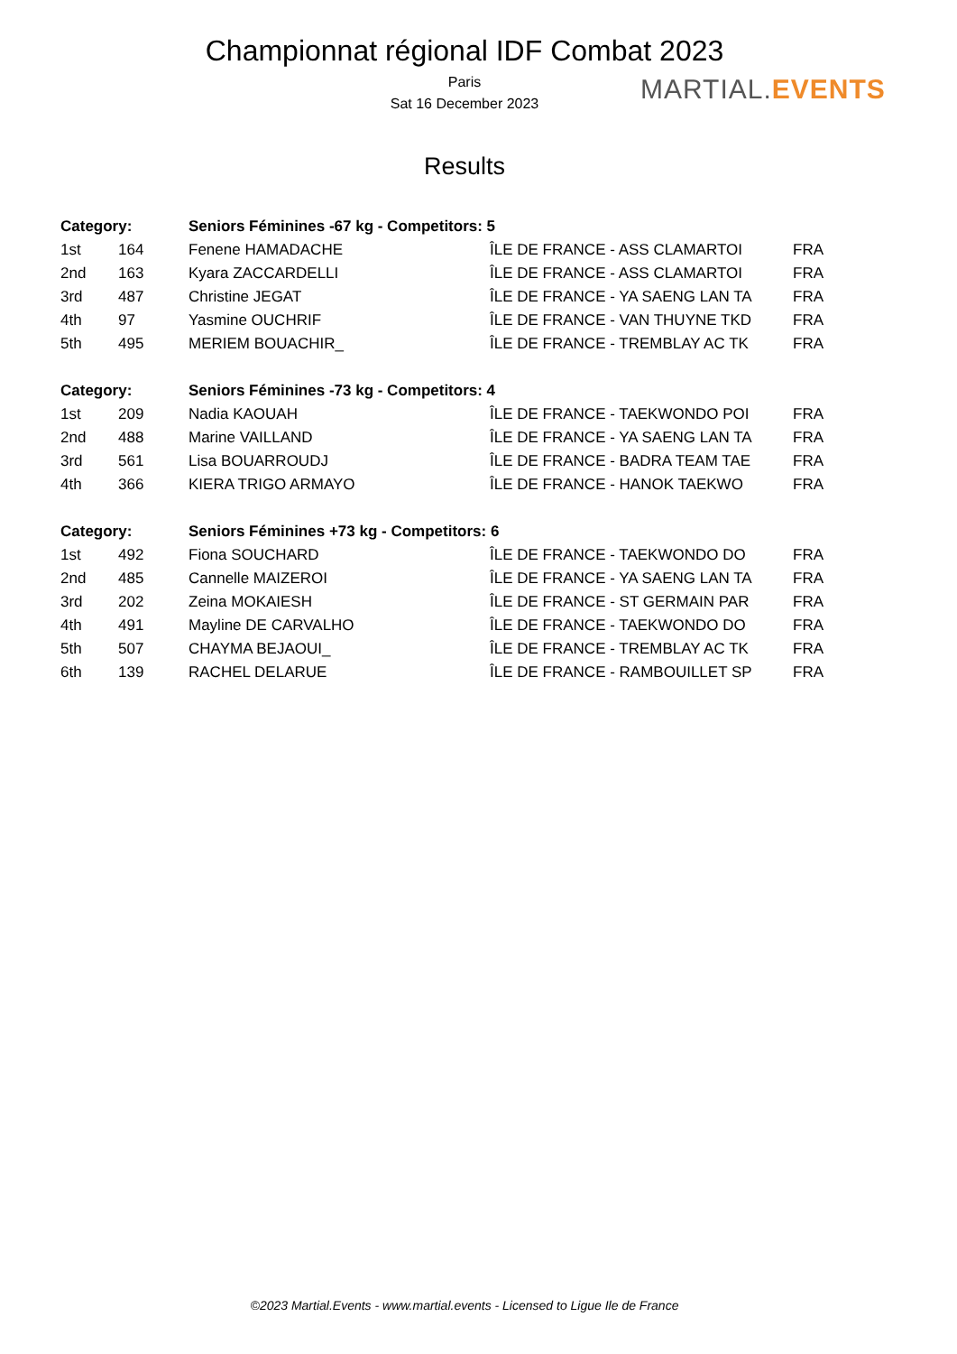Championnat régional IDF Combat 2023
Paris
Sat 16 December 2023
Results
MARTIAL.EVENTS
| Category: | | Seniors Féminines -67 kg - Competitors: 5 | | |
| --- | --- | --- | --- | --- |
| 1st | 164 | Fenene HAMADACHE | ÎLE DE FRANCE - ASS CLAMARTOI | FRA |
| 2nd | 163 | Kyara ZACCARDELLI | ÎLE DE FRANCE - ASS CLAMARTOI | FRA |
| 3rd | 487 | Christine JEGAT | ÎLE DE FRANCE - YA SAENG LAN TA | FRA |
| 4th | 97 | Yasmine OUCHRIF | ÎLE DE FRANCE - VAN THUYNE TKD | FRA |
| 5th | 495 | MERIEM BOUACHIR_ | ÎLE DE FRANCE - TREMBLAY AC TK | FRA |
| Category: | | Seniors Féminines -73 kg - Competitors: 4 | | |
| 1st | 209 | Nadia KAOUAH | ÎLE DE FRANCE - TAEKWONDO POI | FRA |
| 2nd | 488 | Marine VAILLAND | ÎLE DE FRANCE - YA SAENG LAN TA | FRA |
| 3rd | 561 | Lisa BOUARROUDJ | ÎLE DE FRANCE - BADRA TEAM TAE | FRA |
| 4th | 366 | KIERA TRIGO ARMAYO | ÎLE DE FRANCE - HANOK TAEKWO | FRA |
| Category: | | Seniors Féminines +73 kg - Competitors: 6 | | |
| 1st | 492 | Fiona SOUCHARD | ÎLE DE FRANCE - TAEKWONDO DO | FRA |
| 2nd | 485 | Cannelle MAIZEROI | ÎLE DE FRANCE - YA SAENG LAN TA | FRA |
| 3rd | 202 | Zeina MOKAIESH | ÎLE DE FRANCE - ST GERMAIN PAR | FRA |
| 4th | 491 | Mayline DE CARVALHO | ÎLE DE FRANCE - TAEKWONDO DO | FRA |
| 5th | 507 | CHAYMA BEJAOUI_ | ÎLE DE FRANCE - TREMBLAY AC TK | FRA |
| 6th | 139 | RACHEL DELARUE | ÎLE DE FRANCE - RAMBOUILLET SP | FRA |
©2023 Martial.Events - www.martial.events - Licensed to Ligue Ile de France